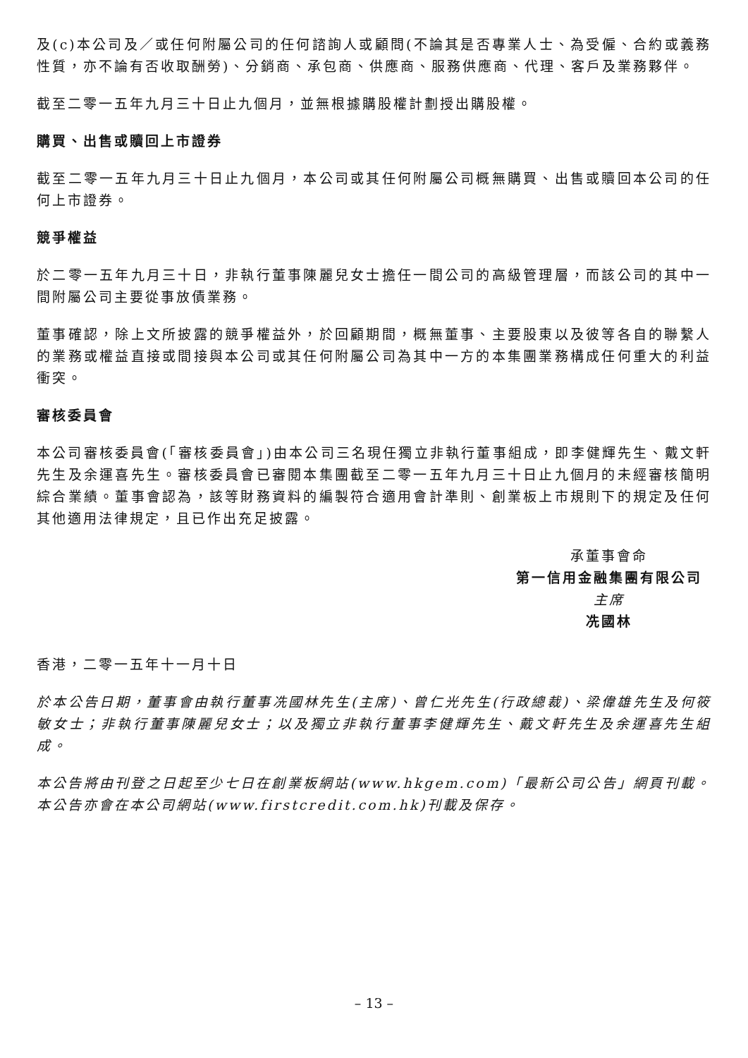及(c)本公司及／或任何附屬公司的任何諮詢人或顧問(不論其是否專業人士、為受僱、合約或義務性質，亦不論有否收取酬勞)、分銷商、承包商、供應商、服務供應商、代理、客戶及業務夥伴。
截至二零一五年九月三十日止九個月，並無根據購股權計劃授出購股權。
購買、出售或贖回上市證券
截至二零一五年九月三十日止九個月，本公司或其任何附屬公司概無購買、出售或贖回本公司的任何上市證券。
競爭權益
於二零一五年九月三十日，非執行董事陳麗兒女士擔任一間公司的高級管理層，而該公司的其中一間附屬公司主要從事放債業務。
董事確認，除上文所披露的競爭權益外，於回顧期間，概無董事、主要股東以及彼等各自的聯繫人的業務或權益直接或間接與本公司或其任何附屬公司為其中一方的本集團業務構成任何重大的利益衝突。
審核委員會
本公司審核委員會(「審核委員會」)由本公司三名現任獨立非執行董事組成，即李健輝先生、戴文軒先生及余運喜先生。審核委員會已審閱本集團截至二零一五年九月三十日止九個月的未經審核簡明綜合業績。董事會認為，該等財務資料的編製符合適用會計準則、創業板上市規則下的規定及任何其他適用法律規定，且已作出充足披露。
承董事會命
第一信用金融集團有限公司
主席
冼國林
香港，二零一五年十一月十日
於本公告日期，董事會由執行董事冼國林先生(主席)、曾仁光先生(行政總裁)、梁偉雄先生及何筱敏女士；非執行董事陳麗兒女士；以及獨立非執行董事李健輝先生、戴文軒先生及余運喜先生組成。
本公告將由刊登之日起至少七日在創業板網站(www.hkgem.com)「最新公司公告」網頁刊載。本公告亦會在本公司網站(www.firstcredit.com.hk)刊載及保存。
– 13 –